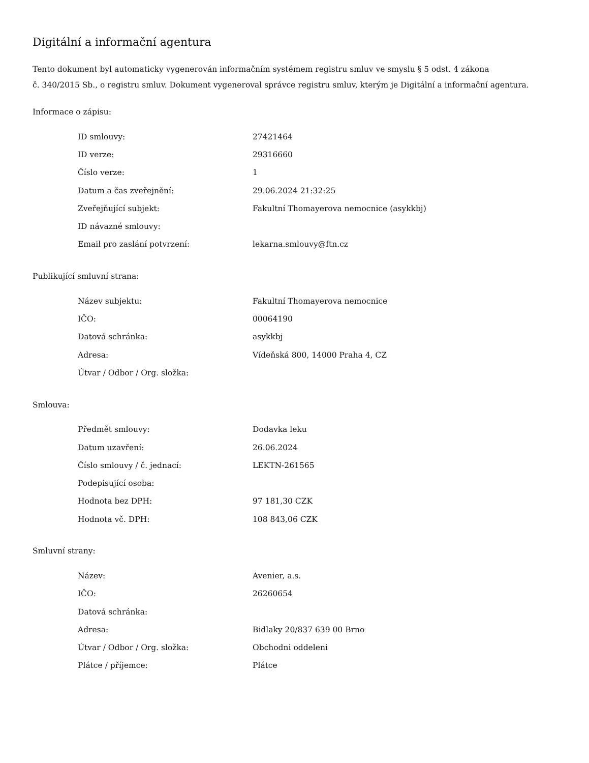Digitální a informační agentura
Tento dokument byl automaticky vygenerován informačním systémem registru smluv ve smyslu § 5 odst. 4 zákona
č. 340/2015 Sb., o registru smluv. Dokument vygeneroval správce registru smluv, kterým je Digitální a informační agentura.
Informace o zápisu:
| ID smlouvy: | 27421464 |
| ID verze: | 29316660 |
| Číslo verze: | 1 |
| Datum a čas zveřejnění: | 29.06.2024 21:32:25 |
| Zveřejňující subjekt: | Fakultní Thomayerova nemocnice (asykkbj) |
| ID návazné smlouvy: | |
| Email pro zaslání potvrzení: | lekarna.smlouvy@ftn.cz |
Publikující smluvní strana:
| Název subjektu: | Fakultní Thomayerova nemocnice |
| IČO: | 00064190 |
| Datová schránka: | asykkbj |
| Adresa: | Vídeňská 800, 14000 Praha 4, CZ |
| Útvar / Odbor / Org. složka: | |
Smlouva:
| Předmět smlouvy: | Dodavka leku |
| Datum uzavření: | 26.06.2024 |
| Číslo smlouvy / č. jednací: | LEKTN-261565 |
| Podepisující osoba: | |
| Hodnota bez DPH: | 97 181,30 CZK |
| Hodnota vč. DPH: | 108 843,06 CZK |
Smluvní strany:
| Název: | Avenier, a.s. |
| IČO: | 26260654 |
| Datová schránka: | |
| Adresa: | Bidlaky 20/837 639 00 Brno |
| Útvar / Odbor / Org. složka: | Obchodni oddeleni |
| Plátce / příjemce: | Plátce |